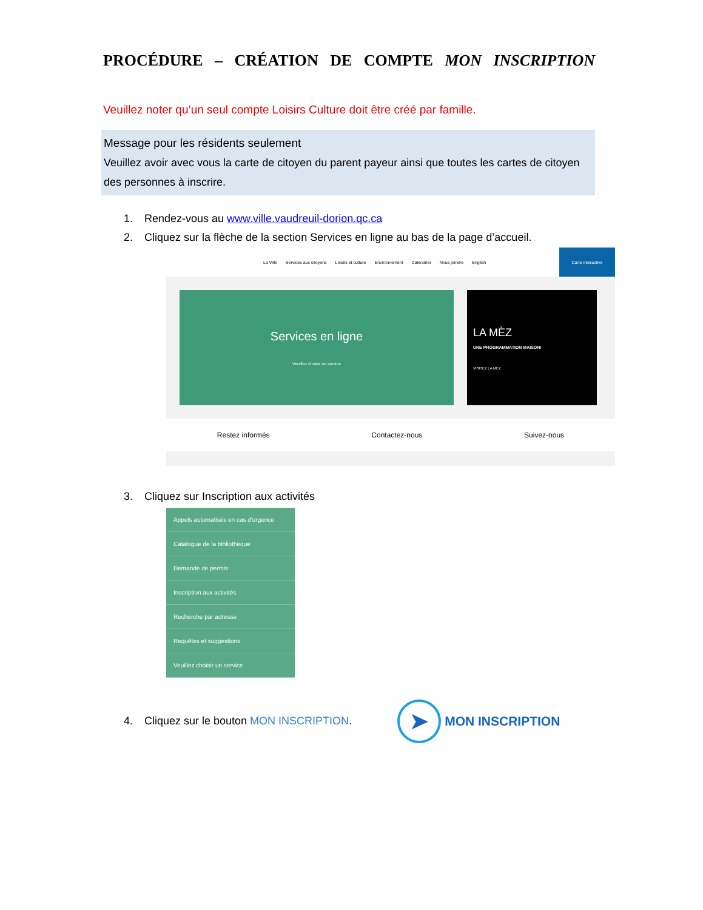PROCÉDURE – CRÉATION DE COMPTE MON INSCRIPTION
Veuillez noter qu’un seul compte Loisirs Culture doit être créé par famille.
Message pour les résidents seulement
Veuillez avoir avec vous la carte de citoyen du parent payeur ainsi que toutes les cartes de citoyen des personnes à inscrire.
1. Rendez-vous au www.ville.vaudreuil-dorion.qc.ca
2. Cliquez sur la flèche de la section Services en ligne au bas de la page d’accueil.
La Ville Services aux citoyens Loisirs et culture Environnement Calendrier Nous joindre English Carte interactive
Services en ligne
Veuillez choisir un service
LA MÈZ
UNE PROGRAMMATION MAISON!
VISITEZ LA MÈZ
Restez informés Contactez-nous Suivez-nous
3. Cliquez sur Inscription aux activités
Appels automatisés en cas d'urgence
Catalogue de la bibliothèque
Demande de permis
Inscription aux activités
Recherche par adresse
Requêtes et suggestions
Veuillez choisir un service
4. Cliquez sur le bouton MON INSCRIPTION. ➤ MON INSCRIPTION